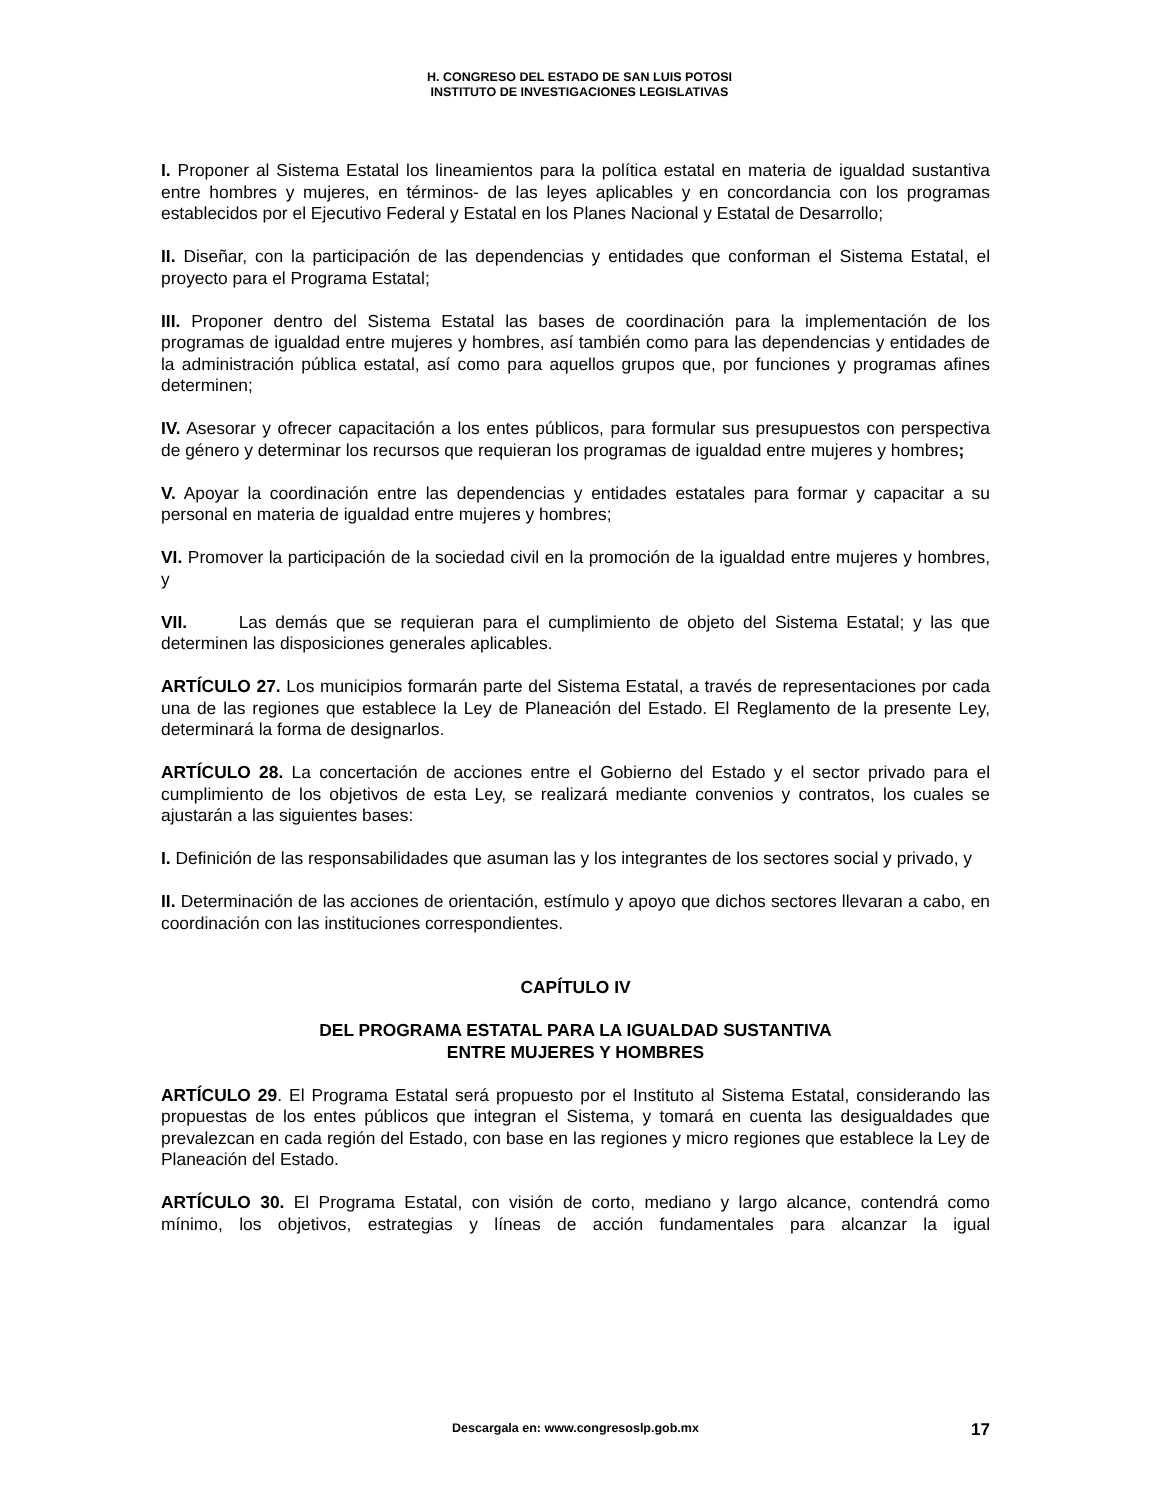H. CONGRESO DEL ESTADO DE SAN LUIS POTOSI
INSTITUTO DE INVESTIGACIONES LEGISLATIVAS
I. Proponer al Sistema Estatal los lineamientos para la política estatal en materia de igualdad sustantiva entre hombres y mujeres, en términos- de las leyes aplicables y en concordancia con los programas establecidos por el Ejecutivo Federal y Estatal en los Planes Nacional y Estatal de Desarrollo;
II. Diseñar, con la participación de las dependencias y entidades que conforman el Sistema Estatal, el proyecto para el Programa Estatal;
III. Proponer dentro del Sistema Estatal las bases de coordinación para la implementación de los programas de igualdad entre mujeres y hombres, así también como para las dependencias y entidades de la administración pública estatal, así como para aquellos grupos que, por funciones y programas afines determinen;
IV. Asesorar y ofrecer capacitación a los entes públicos, para formular sus presupuestos con perspectiva de género y determinar los recursos que requieran los programas de igualdad entre mujeres y hombres;
V. Apoyar la coordinación entre las dependencias y entidades estatales para formar y capacitar a su personal en materia de igualdad entre mujeres y hombres;
VI. Promover la participación de la sociedad civil en la promoción de la igualdad entre mujeres y hombres, y
VII. Las demás que se requieran para el cumplimiento de objeto del Sistema Estatal; y las que determinen las disposiciones generales aplicables.
ARTÍCULO 27. Los municipios formarán parte del Sistema Estatal, a través de representaciones por cada una de las regiones que establece la Ley de Planeación del Estado. El Reglamento de la presente Ley, determinará la forma de designarlos.
ARTÍCULO 28. La concertación de acciones entre el Gobierno del Estado y el sector privado para el cumplimiento de los objetivos de esta Ley, se realizará mediante convenios y contratos, los cuales se ajustarán a las siguientes bases:
I. Definición de las responsabilidades que asuman las y los integrantes de los sectores social y privado, y
II. Determinación de las acciones de orientación, estímulo y apoyo que dichos sectores llevaran a cabo, en coordinación con las instituciones correspondientes.
CAPÍTULO IV
DEL PROGRAMA ESTATAL PARA LA IGUALDAD SUSTANTIVA
ENTRE MUJERES Y HOMBRES
ARTÍCULO 29. El Programa Estatal será propuesto por el Instituto al Sistema Estatal, considerando las propuestas de los entes públicos que integran el Sistema, y tomará en cuenta las desigualdades que prevalezcan en cada región del Estado, con base en las regiones y micro regiones que establece la Ley de Planeación del Estado.
ARTÍCULO 30. El Programa Estatal, con visión de corto, mediano y largo alcance, contendrá como mínimo, los objetivos, estrategias y líneas de acción fundamentales para alcanzar la igual
Descargala en: www.congresoslp.gob.mx
17